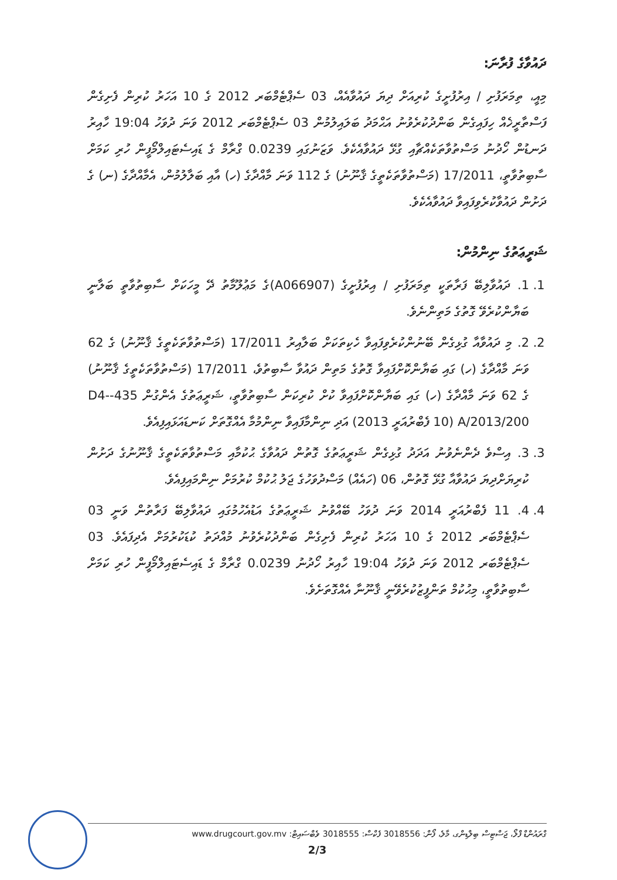ދައުވާގެ ފުރާނަ:
މިއީ، ތިމަރަފުށި / އިރުފުށީގެ ކުރިއަށް ދިޔަ ދައުވާއެއް، 03 ސެޕްޓެމްބަރ 2012 ގެ 10 އަހަރު ކުރިން ފެށިގެން ފަސްތާރީޚެއް ހިފައިގެން ބަންދުކުރެވުނު އަޙްމަދު ބަލައިލުމުން 03 ސެޕްޓެމްބަރ 2012 ވަނަ ދުވަހު 19:04 ހާއިރު ދަނޑުން ހޯދުނު މަސްތުވާތަކެއްޗާއި ގުޅޭ ދައުވާއެކެވެ. ވަޒަނުގައި 0.0239 ގްރާމް ގެ ޑައިސެޓައިލްމޯފީން ހުރި ކަމަށް ސާބިތުވާތީ، 17/2011 (މަސްތުވާތަކެތީގެ ޤާނޫނު) ގެ 112 ވަނަ މާއްދާގެ (ހ) އާއި ބަލާލުމުން، އެމާއްދާގެ (ނ) ގެ ދަށުން ދައުވާކުރެވިފައިވާ ދައުވާއެކެވެ.
ޝަރީޢަތުގެ ނިންމުން:
1. 1. ދައުވާލިބޭ ފަރާތަކީ ތިމަރަފުށި / އިރުފުށީގެ (A066907)ގެ މަޢުލޫމާތު ދޭ މީހަކަށް ސާބިތުވާތީ ބަލާނީ ބަޔާންކުރެވޭ ގޮތުގެ މަތިންނެވެ.
2. 2. މި ދައުވާއާ ގުޅިގެން ބޭނުންކުރެވިފައިވާ ހެކިތަކަށް ބަލާއިރު 17/2011 (މަސްތުވާތަކެތީގެ ޤާނޫނު) ގެ 62 ވަނަ މާއްދާގެ (ހ) ގައި ބަޔާންކޮށްފައިވާ ގޮތުގެ މަތިން ދައުވާ ސާބިތުވެ، 17/2011 (މަސްތުވާތަކެތީގެ ޤާނޫނު) ގެ 62 ވަނަ މާއްދާގެ (ހ) ގައި ބަޔާންކޮށްފައިވާ ކުށް ކުރިކަން ސާބިތުވާތީ، ޝަރީޢަތުގެ އެންގުން 435-D4-A/2013/200 (10 ފެބްރުއަރީ 2013) އަދި ނިންމާފައިވާ ނިންމުމާ އެއްގޮތަށް ކަނޑައަޅައިފިއެވެ.
3. 3. އިސްވެ ދެންނެވުނު އަދަދު ގުޅިގެން ޝަރީޢަތުގެ ގޮތުން ދައުވާގެ ޙުކުމާއި މަސްތުވާތަކެތީގެ ޤާނޫނުގެ ދަށުން ކުރިޔަށްދިޔަ ދައުވާއާ ގުޅޭ ގޮތުން، 06 (ހައެއް) މަސްދުވަހުގެ ޖަލު ޙުކުމް ކުރުމަށް ނިންމައިފިއެވެ.
4. 4. 11 ފެބްރުއަރީ 2014 ވަނަ ދުވަހު ބޭއްވުނު ޝަރީޢަތުގެ އަޑުއެހުމުގައި ދައުވާލިބޭ ފަރާތުން ވަނީ 03 ސެޕްޓެމްބަރ 2012 ގެ 10 އަހަރު ކުރިން ފެށިގެން ބަންދުކުރެވުނު މުއްދަތު ކުޑަކުރުމަށް އެދިފައެވެ. 03 ސެޕްޓެމްބަރ 2012 ވަނަ ދުވަހު 19:04 ހާއިރު ހޯދުނު 0.0239 ގްރާމް ގެ ޑައިސެޓައިލްމޯފީން ހުރި ކަމަށް ސާބިތުވާތީ، މިޙުކުމް ތަންފީޒުކުރެވޭނީ ޤާނޫނާ އެއްގޮތަށެވެ.
ގްރައުންޑް ފްލޯ، ޖަސްޓިސް ބިލްޑިންގ، މާލެ، ފޯން: 3018556 ފެކްސް: 3018555 ވެބްސައިޓް: www.drugcourt.gov.mv
2/3